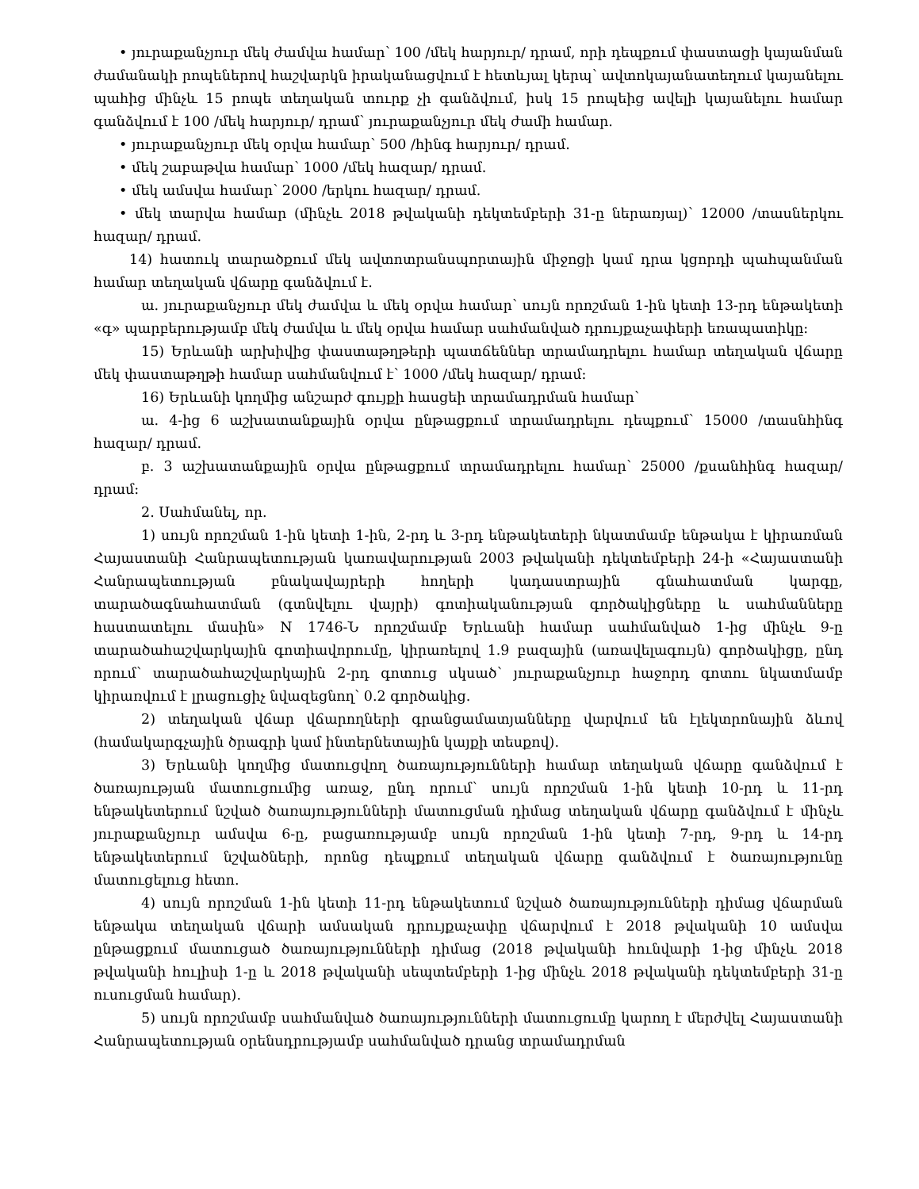• յուրաքանչյուր մեկ ժամվա համար՝ 100 /մեկ հարյուր/ դրամ, որի դեպքում փաստացի կայանման ժամանակի րոպեներով հաշվարկն իրականացվում է հետևյալ կերպ՝ ավտոկայանատեղում կայանելու պահից մինչև 15 րոպե տեղական տուրք չի գանձվում, իսկ 15 րոպեից ավելի կայանելու համար գանձվում է 100 /մեկ հարյուր/ դրամ՝ յուրաքանչյուր մեկ ժամի համար.
• յուրաքանչյուր մեկ օրվա համար՝ 500 /հինգ հարյուր/ դրամ.
• մեկ շաբաթվա համար՝ 1000 /մեկ հազար/ դրամ.
• մեկ ամսվա համար՝ 2000 /երկու հազար/ դրամ.
• մեկ տարվա համար (մինչև 2018 թվականի դեկտեմբերի 31-ը ներառյալ)՝ 12000 /տասներկու հազար/ դրամ.
14) հատուկ տարածքում մեկ ավտոտրանսպորտային միջոցի կամ դրա կցորդի պահպանման համար տեղական վճարը գանձվում է.
ա. յուրաքանչյուր մեկ ժամվա և մեկ օրվա համար՝ սույն որոշման 1-ին կետի 13-րդ ենթակետի «գ» պարբերությամբ մեկ ժամվա և մեկ օրվա համար սահմանված դրույքաչափերի եռապատիկը:
15) Երևանի արխիվից փաստաթղթերի պատճեններ տրամադրելու համար տեղական վճարը մեկ փաստաթղթի համար սահմանվում է՝ 1000 /մեկ հազար/ դրամ:
16) Երևանի կողմից անշարժ գույքի հասցեի տրամադրման համար՝
ա. 4-ից 6 աշխատանքային օրվա ընթացքում տրամադրելու դեպքում՝ 15000 /տասնհինգ հազար/ դրամ.
բ. 3 աշխատանքային օրվա ընթացքում տրամադրելու համար՝ 25000 /քսանհինգ հազար/ դրամ:
2. Սահմանել, որ.
1) սույն որոշման 1-ին կետի 1-ին, 2-րդ և 3-րդ ենթակետերի նկատմամբ ենթակա է կիրառման Հայաստանի Հանրապետության կառավարության 2003 թվականի դեկտեմբերի 24-ի «Հայաստանի Հանրապետության բնակավայրերի հողերի կադաստրային գնահատման կարգը, տարածագնահատման (գտնվելու վայրի) գոտիականության գործակիցները և սահմանները հաստատելու մասին» N 1746-Ն որոշմամբ Երևանի համար սահմանված 1-ից մինչև 9-ը տարածահաշվարկային գոտիավորումը, կիրառելով 1.9 բազային (առավելագույն) գործակիցը, ընդ որում՝ տարածահաշվարկային 2-րդ գոտուց սկսած՝ յուրաքանչյուր հաջորդ գոտու նկատմամբ կիրառվում է լրացուցիչ նվազեցնող՝ 0.2 գործակից.
2) տեղական վճար վճարողների գրանցամատյանները վարվում են էլեկտրոնային ձևով (համակարգչային ծրագրի կամ ինտերնետային կայքի տեսքով).
3) Երևանի կողմից մատուցվող ծառայությունների համար տեղական վճարը գանձվում է ծառայության մատուցումից առաջ, ընդ որում՝ սույն որոշման 1-ին կետի 10-րդ և 11-րդ ենթակետերում նշված ծառայությունների մատուցման դիմաց տեղական վճարը գանձվում է մինչև յուրաքանչյուր ամսվա 6-ը, բացառությամբ սույն որոշման 1-ին կետի 7-րդ, 9-րդ և 14-րդ ենթակետերում նշվածների, որոնց դեպքում տեղական վճարը գանձվում է ծառայությունը մատուցելուց հետո.
4) սույն որոշման 1-ին կետի 11-րդ ենթակետում նշված ծառայությունների դիմաց վճարման ենթակա տեղական վճարի ամսական դրույքաչափը վճարվում է 2018 թվականի 10 ամսվա ընթացքում մատուցած ծառայությունների դիմաց (2018 թվականի հունվարի 1-ից մինչև 2018 թվականի հուլիսի 1-ը և 2018 թվականի սեպտեմբերի 1-ից մինչև 2018 թվականի դեկտեմբերի 31-ը ուսուցման համար).
5) սույն որոշմամբ սահմանված ծառայությունների մատուցումը կարող է մերժվել Հայաստանի Հանրապետության օրենսդրությամբ սահմանված դրանց տրամադրման